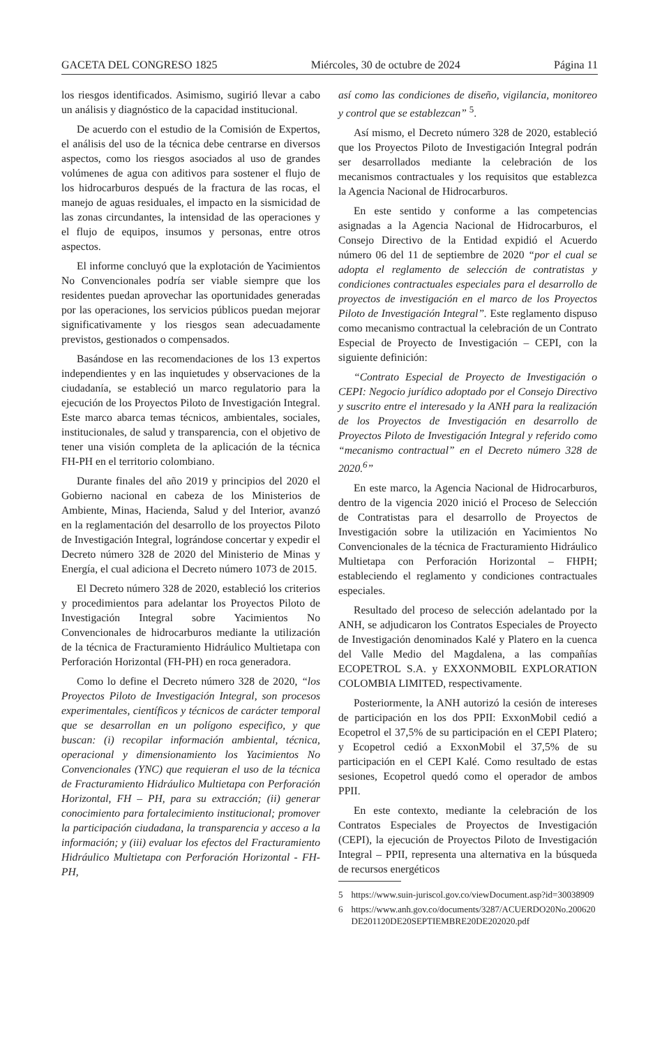GACETA DEL CONGRESO 1825 Miércoles, 30 de octubre de 2024 Página 11
los riesgos identificados. Asimismo, sugirió llevar a cabo un análisis y diagnóstico de la capacidad institucional.
De acuerdo con el estudio de la Comisión de Expertos, el análisis del uso de la técnica debe centrarse en diversos aspectos, como los riesgos asociados al uso de grandes volúmenes de agua con aditivos para sostener el flujo de los hidrocarburos después de la fractura de las rocas, el manejo de aguas residuales, el impacto en la sismicidad de las zonas circundantes, la intensidad de las operaciones y el flujo de equipos, insumos y personas, entre otros aspectos.
El informe concluyó que la explotación de Yacimientos No Convencionales podría ser viable siempre que los residentes puedan aprovechar las oportunidades generadas por las operaciones, los servicios públicos puedan mejorar significativamente y los riesgos sean adecuadamente previstos, gestionados o compensados.
Basándose en las recomendaciones de los 13 expertos independientes y en las inquietudes y observaciones de la ciudadanía, se estableció un marco regulatorio para la ejecución de los Proyectos Piloto de Investigación Integral. Este marco abarca temas técnicos, ambientales, sociales, institucionales, de salud y transparencia, con el objetivo de tener una visión completa de la aplicación de la técnica FH-PH en el territorio colombiano.
Durante finales del año 2019 y principios del 2020 el Gobierno nacional en cabeza de los Ministerios de Ambiente, Minas, Hacienda, Salud y del Interior, avanzó en la reglamentación del desarrollo de los proyectos Piloto de Investigación Integral, lográndose concertar y expedir el Decreto número 328 de 2020 del Ministerio de Minas y Energía, el cual adiciona el Decreto número 1073 de 2015.
El Decreto número 328 de 2020, estableció los criterios y procedimientos para adelantar los Proyectos Piloto de Investigación Integral sobre Yacimientos No Convencionales de hidrocarburos mediante la utilización de la técnica de Fracturamiento Hidráulico Multietapa con Perforación Horizontal (FH-PH) en roca generadora.
Como lo define el Decreto número 328 de 2020, “los Proyectos Piloto de Investigación Integral, son procesos experimentales, científicos y técnicos de carácter temporal que se desarrollan en un polígono especifico, y que buscan: (i) recopilar información ambiental, técnica, operacional y dimensionamiento los Yacimientos No Convencionales (YNC) que requieran el uso de la técnica de Fracturamiento Hidráulico Multietapa con Perforación Horizontal, FH – PH, para su extracción; (ii) generar conocimiento para fortalecimiento institucional; promover la participación ciudadana, la transparencia y acceso a la información; y (iii) evaluar los efectos del Fracturamiento Hidráulico Multietapa con Perforación Horizontal - FH-PH,
así como las condiciones de diseño, vigilancia, monitoreo y control que se establezcan” <sup>5</sup>.
Así mismo, el Decreto número 328 de 2020, estableció que los Proyectos Piloto de Investigación Integral podrán ser desarrollados mediante la celebración de los mecanismos contractuales y los requisitos que establezca la Agencia Nacional de Hidrocarburos.
En este sentido y conforme a las competencias asignadas a la Agencia Nacional de Hidrocarburos, el Consejo Directivo de la Entidad expidió el Acuerdo número 06 del 11 de septiembre de 2020 “por el cual se adopta el reglamento de selección de contratistas y condiciones contractuales especiales para el desarrollo de proyectos de investigación en el marco de los Proyectos Piloto de Investigación Integral”. Este reglamento dispuso como mecanismo contractual la celebración de un Contrato Especial de Proyecto de Investigación – CEPI, con la siguiente definición:
“Contrato Especial de Proyecto de Investigación o CEPI: Negocio jurídico adoptado por el Consejo Directivo y suscrito entre el interesado y la ANH para la realización de los Proyectos de Investigación en desarrollo de Proyectos Piloto de Investigación Integral y referido como “mecanismo contractual” en el Decreto número 328 de 2020.<sup>6</sup>”
En este marco, la Agencia Nacional de Hidrocarburos, dentro de la vigencia 2020 inició el Proceso de Selección de Contratistas para el desarrollo de Proyectos de Investigación sobre la utilización en Yacimientos No Convencionales de la técnica de Fracturamiento Hidráulico Multietapa con Perforación Horizontal – FHPH; estableciendo el reglamento y condiciones contractuales especiales.
Resultado del proceso de selección adelantado por la ANH, se adjudicaron los Contratos Especiales de Proyecto de Investigación denominados Kalé y Platero en la cuenca del Valle Medio del Magdalena, a las compañías ECOPETROL S.A. y EXXONMOBIL EXPLORATION COLOMBIA LIMITED, respectivamente.
Posteriormente, la ANH autorizó la cesión de intereses de participación en los dos PPII: ExxonMobil cedió a Ecopetrol el 37,5% de su participación en el CEPI Platero; y Ecopetrol cedió a ExxonMobil el 37,5% de su participación en el CEPI Kalé. Como resultado de estas sesiones, Ecopetrol quedó como el operador de ambos PPII.
En este contexto, mediante la celebración de los Contratos Especiales de Proyectos de Investigación (CEPI), la ejecución de Proyectos Piloto de Investigación Integral – PPII, representa una alternativa en la búsqueda de recursos energéticos
5 https://www.suin-juriscol.gov.co/viewDocument.asp?id=30038909
6 https://www.anh.gov.co/documents/3287/ACUERDO20No.200620DE201120DE20SEPTIEMBRE20DE202020.pdf